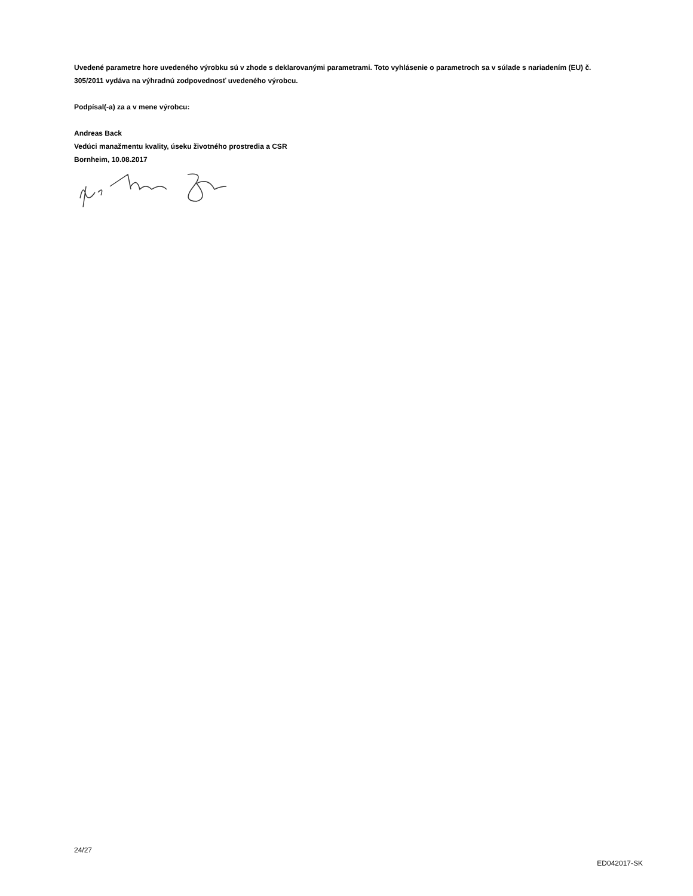Uvedené parametre hore uvedeného výrobku sú v zhode s deklarovanými parametrami. Toto vyhlásenie o parametroch sa v súlade s nariadením (EU) č. 305/2011 vydáva na výhradnú zodpovednosť uvedeného výrobcu.
Podpísal(-a) za a v mene výrobcu:
Andreas Back
Vedúci manažmentu kvality, úseku životného prostredia a CSR
Bornheim, 10.08.2017
24/27
ED042017-SK